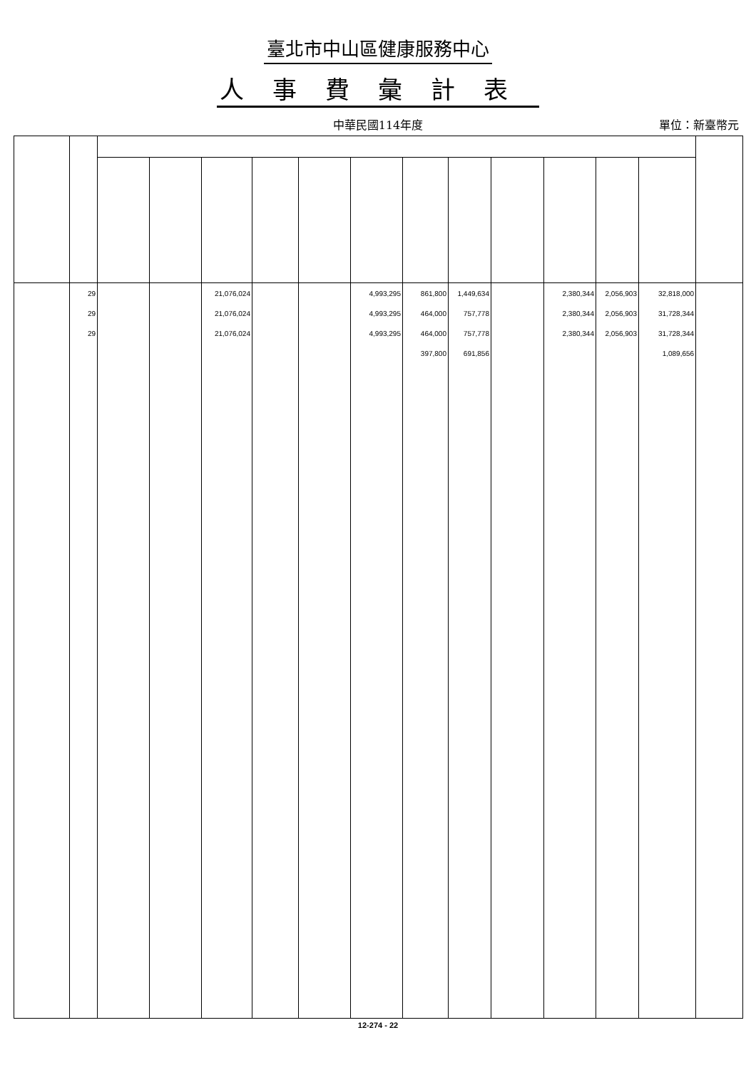臺北市中山區健康服務中心
人事費彙計表
中華民國114年度
單位：新臺幣元
| | 29 | | | 21,076,024 | | | 4,993,295 | 861,800 | 1,449,634 | | 2,380,344 | 2,056,903 | 32,818,000 | |
| | 29 | | | 21,076,024 | | | 4,993,295 | 464,000 | 757,778 | | 2,380,344 | 2,056,903 | 31,728,344 | |
| | 29 | | | 21,076,024 | | | 4,993,295 | 464,000 | 757,778 | | 2,380,344 | 2,056,903 | 31,728,344 | |
| | | | | | | | | 397,800 | 691,856 | | | | 1,089,656 | |
12-274 - 22